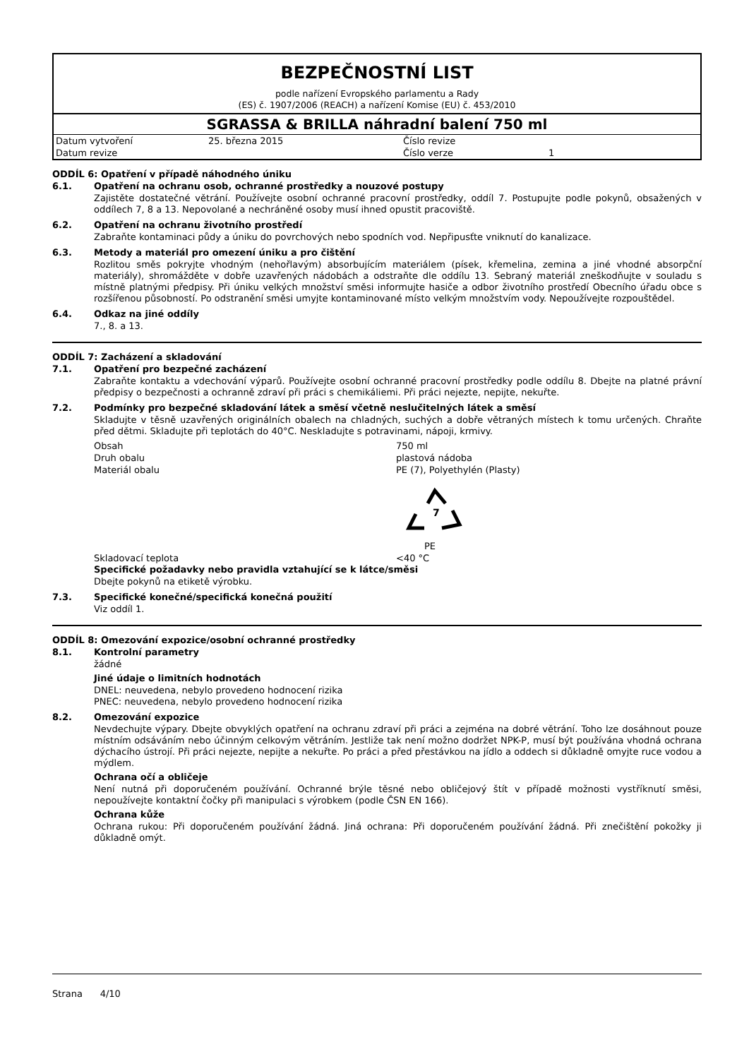BEZPEČNOSTNÍ LIST
podle nařízení Evropského parlamentu a Rady
(ES) č. 1907/2006 (REACH) a nařízení Komise (EU) č. 453/2010
SGRASSA & BRILLA náhradní balení 750 ml
| Datum vytvoření | 25. března 2015 | Číslo revize | |
| Datum revize | | Číslo verze | 1 |
ODDÍL 6: Opatření v případě náhodného úniku
6.1. Opatření na ochranu osob, ochranné prostředky a nouzové postupy
Zajistěte dostatečné větrání. Používejte osobní ochranné pracovní prostředky, oddíl 7. Postupujte podle pokynů, obsažených v oddílech 7, 8 a 13. Nepovolané a nechráněné osoby musí ihned opustit pracoviště.
6.2. Opatření na ochranu životního prostředí
Zabraňte kontaminaci půdy a úniku do povrchových nebo spodních vod. Nepřipusťte vniknutí do kanalizace.
6.3. Metody a materiál pro omezení úniku a pro čištění
Rozlitou směs pokryjte vhodným (nehořlavým) absorbujícím materiálem (písek, křemelina, zemina a jiné vhodné absorpční materiály), shromážděte v dobře uzavřených nádobách a odstraňte dle oddílu 13. Sebraný materiál zneškodňujte v souladu s místně platnými předpisy. Při úniku velkých množství směsi informujte hasiče a odbor životního prostředí Obecního úřadu obce s rozšířenou působností. Po odstranění směsi umyjte kontaminované místo velkým množstvím vody. Nepoužívejte rozpouštědel.
6.4. Odkaz na jiné oddíly
7., 8. a 13.
ODDÍL 7: Zacházení a skladování
7.1. Opatření pro bezpečné zacházení
Zabraňte kontaktu a vdechování výparů. Používejte osobní ochranné pracovní prostředky podle oddílu 8. Dbejte na platné právní předpisy o bezpečnosti a ochranně zdraví při práci s chemikáliemi. Při práci nejezte, nepijte, nekuřte.
7.2. Podmínky pro bezpečné skladování látek a směsí včetně neslučitelných látek a směsí
Skladujte v těsně uzavřených originálních obalech na chladných, suchých a dobře větraných místech k tomu určených. Chraňte před dětmi. Skladujte při teplotách do 40°C. Neskladujte s potravinami, nápoji, krmivy.
| Obsah | 750 ml |
| Druh obalu | plastová nádoba |
| Materiál obalu | PE (7), Polyethylén (Plasty) 7 PE |
| Skladovací teplota | <40 °C |
Specifické požadavky nebo pravidla vztahující se k látce/směsi
Dbejte pokynů na etiketě výrobku.
7.3. Specifické konečné/specifická konečná použití
Viz oddíl 1.
ODDÍL 8: Omezování expozice/osobní ochranné prostředky
8.1. Kontrolní parametry
žádné
Jiné údaje o limitních hodnotách
DNEL: neuvedena, nebylo provedeno hodnocení rizika
PNEC: neuvedena, nebylo provedeno hodnocení rizika
8.2. Omezování expozice
Nevdechujte výpary. Dbejte obvyklých opatření na ochranu zdraví při práci a zejména na dobré větrání. Toho lze dosáhnout pouze místním odsáváním nebo účinným celkovým větráním. Jestliže tak není možno dodržet NPK-P, musí být používána vhodná ochrana dýchacího ústrojí. Při práci nejezte, nepijte a nekuřte. Po práci a před přestávkou na jídlo a oddech si důkladně omyjte ruce vodou a mýdlem.
Ochrana očí a obličeje
Není nutná při doporučeném používání. Ochranné brýle těsné nebo obličejový štít v případě možnosti vystříknutí směsi, nepoužívejte kontaktní čočky při manipulaci s výrobkem (podle ČSN EN 166).
Ochrana kůže
Ochrana rukou: Při doporučeném používání žádná. Jiná ochrana: Při doporučeném používání žádná. Při znečištění pokožky ji důkladně omýt.
Strana 4/10